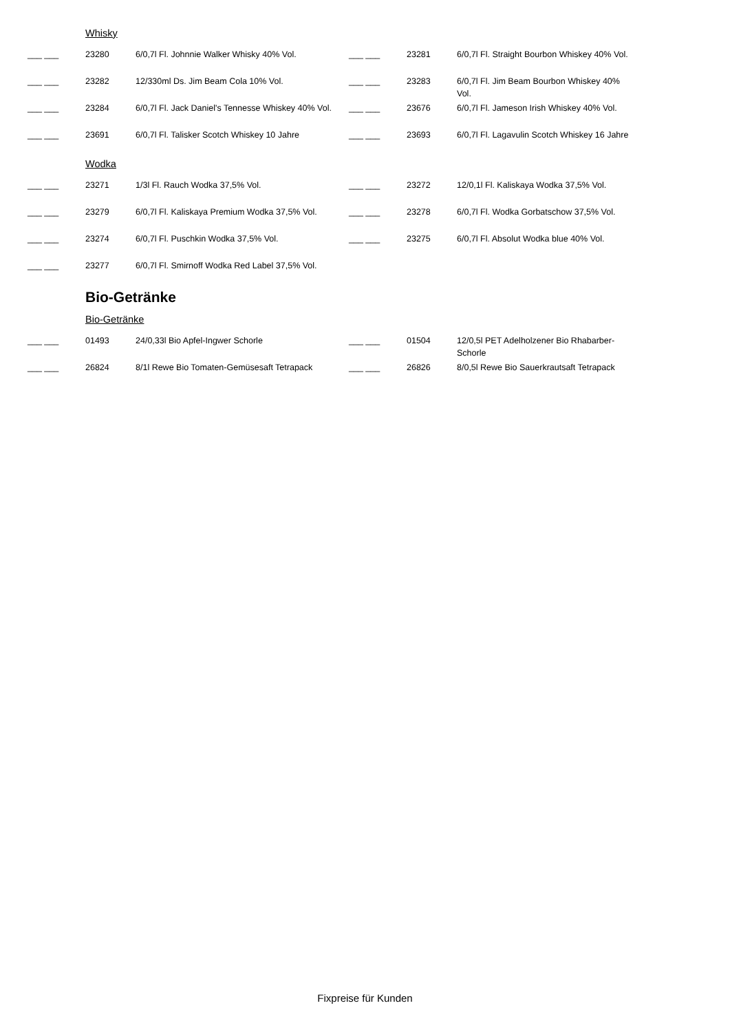Whisky
| ___ ___ | 23280 | 6/0,7l Fl. Johnnie Walker Whisky 40% Vol. | ___ ___ | 23281 | 6/0,7l Fl. Straight Bourbon Whiskey 40% Vol. |
| ___ ___ | 23282 | 12/330ml Ds. Jim Beam Cola 10% Vol. | ___ ___ | 23283 | 6/0,7l Fl. Jim Beam Bourbon Whiskey 40% Vol. |
| ___ ___ | 23284 | 6/0,7l Fl. Jack Daniel's Tennesse Whiskey 40% Vol. | ___ ___ | 23676 | 6/0,7l Fl. Jameson Irish Whiskey 40% Vol. |
| ___ ___ | 23691 | 6/0,7l Fl. Talisker Scotch Whiskey 10 Jahre | ___ ___ | 23693 | 6/0,7l Fl. Lagavulin Scotch Whiskey 16 Jahre |
Wodka
| ___ ___ | 23271 | 1/3l Fl. Rauch Wodka 37,5% Vol. | ___ ___ | 23272 | 12/0,1l Fl. Kaliskaya Wodka 37,5% Vol. |
| ___ ___ | 23279 | 6/0,7l Fl. Kaliskaya Premium Wodka 37,5% Vol. | ___ ___ | 23278 | 6/0,7l Fl. Wodka Gorbatschow 37,5% Vol. |
| ___ ___ | 23274 | 6/0,7l Fl. Puschkin Wodka 37,5% Vol. | ___ ___ | 23275 | 6/0,7l Fl. Absolut Wodka blue 40% Vol. |
| ___ ___ | 23277 | 6/0,7l Fl. Smirnoff Wodka Red Label 37,5% Vol. | | | |
Bio-Getränke
Bio-Getränke
| ___ ___ | 01493 | 24/0,33l Bio Apfel-Ingwer Schorle | ___ ___ | 01504 | 12/0,5l PET Adelholzener Bio Rhabarber-Schorle |
| ___ ___ | 26824 | 8/1l Rewe Bio Tomaten-Gemüsesaft Tetrapack | ___ ___ | 26826 | 8/0,5l Rewe Bio Sauerkrautsaft Tetrapack |
Fixpreise für Kunden